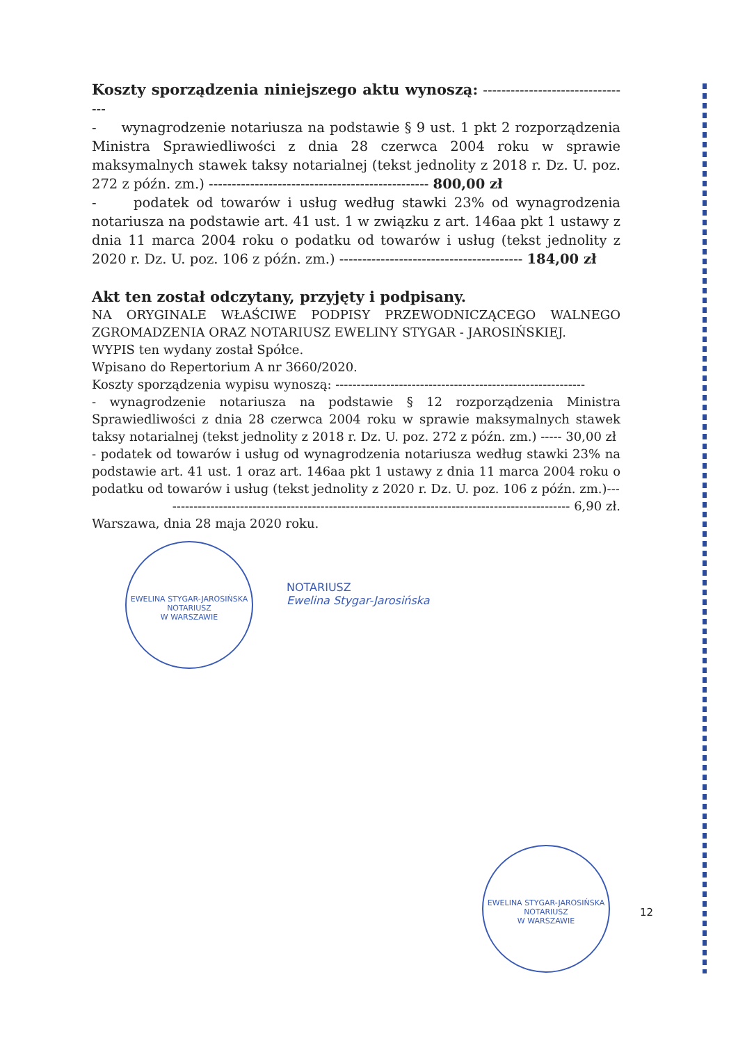Koszty sporządzenia niniejszego aktu wynoszą: ---------------------------------
- wynagrodzenie notariusza na podstawie § 9 ust. 1 pkt 2 rozporządzenia Ministra Sprawiedliwości z dnia 28 czerwca 2004 roku w sprawie maksymalnych stawek taksy notarialnej (tekst jednolity z 2018 r. Dz. U. poz. 272 z późn. zm.) ------------------------------------------------ 800,00 zł
- podatek od towarów i usług według stawki 23% od wynagrodzenia notariusza na podstawie art. 41 ust. 1 w związku z art. 146aa pkt 1 ustawy z dnia 11 marca 2004 roku o podatku od towarów i usług (tekst jednolity z 2020 r. Dz. U. poz. 106 z późn. zm.) ---------------------------------------- 184,00 zł
Akt ten został odczytany, przyjęty i podpisany.
NA ORYGINALE WŁAŚCIWE PODPISY PRZEWODNICZĄCEGO WALNEGO ZGROMADZENIA ORAZ NOTARIUSZ EWELINY STYGAR - JAROSIŃSKIEJ.
WYPIS ten wydany został Spółce.
Wpisano do Repertorium A nr 3660/2020.
Koszty sporządzenia wypisu wynoszą: -----------------------------------------------------------
- wynagrodzenie notariusza na podstawie § 12 rozporządzenia Ministra Sprawiedliwości z dnia 28 czerwca 2004 roku w sprawie maksymalnych stawek taksy notarialnej (tekst jednolity z 2018 r. Dz. U. poz. 272 z późn. zm.) ----- 30,00 zł
- podatek od towarów i usług od wynagrodzenia notariusza według stawki 23% na podstawie art. 41 ust. 1 oraz art. 146aa pkt 1 ustawy z dnia 11 marca 2004 roku o podatku od towarów i usług (tekst jednolity z 2020 r. Dz. U. poz. 106 z późn. zm.)---
---------------------------------------------------------------------------------------------- 6,90 zł.
Warszawa, dnia 28 maja 2020 roku.
EWELINA STYGAR-JAROSIŃSKA
NOTARIUSZ
W WARSZAWIE
NOTARIUSZ
Ewelina Stygar-Jarosińska
EWELINA STYGAR-JAROSIŃSKA
NOTARIUSZ
W WARSZAWIE
12